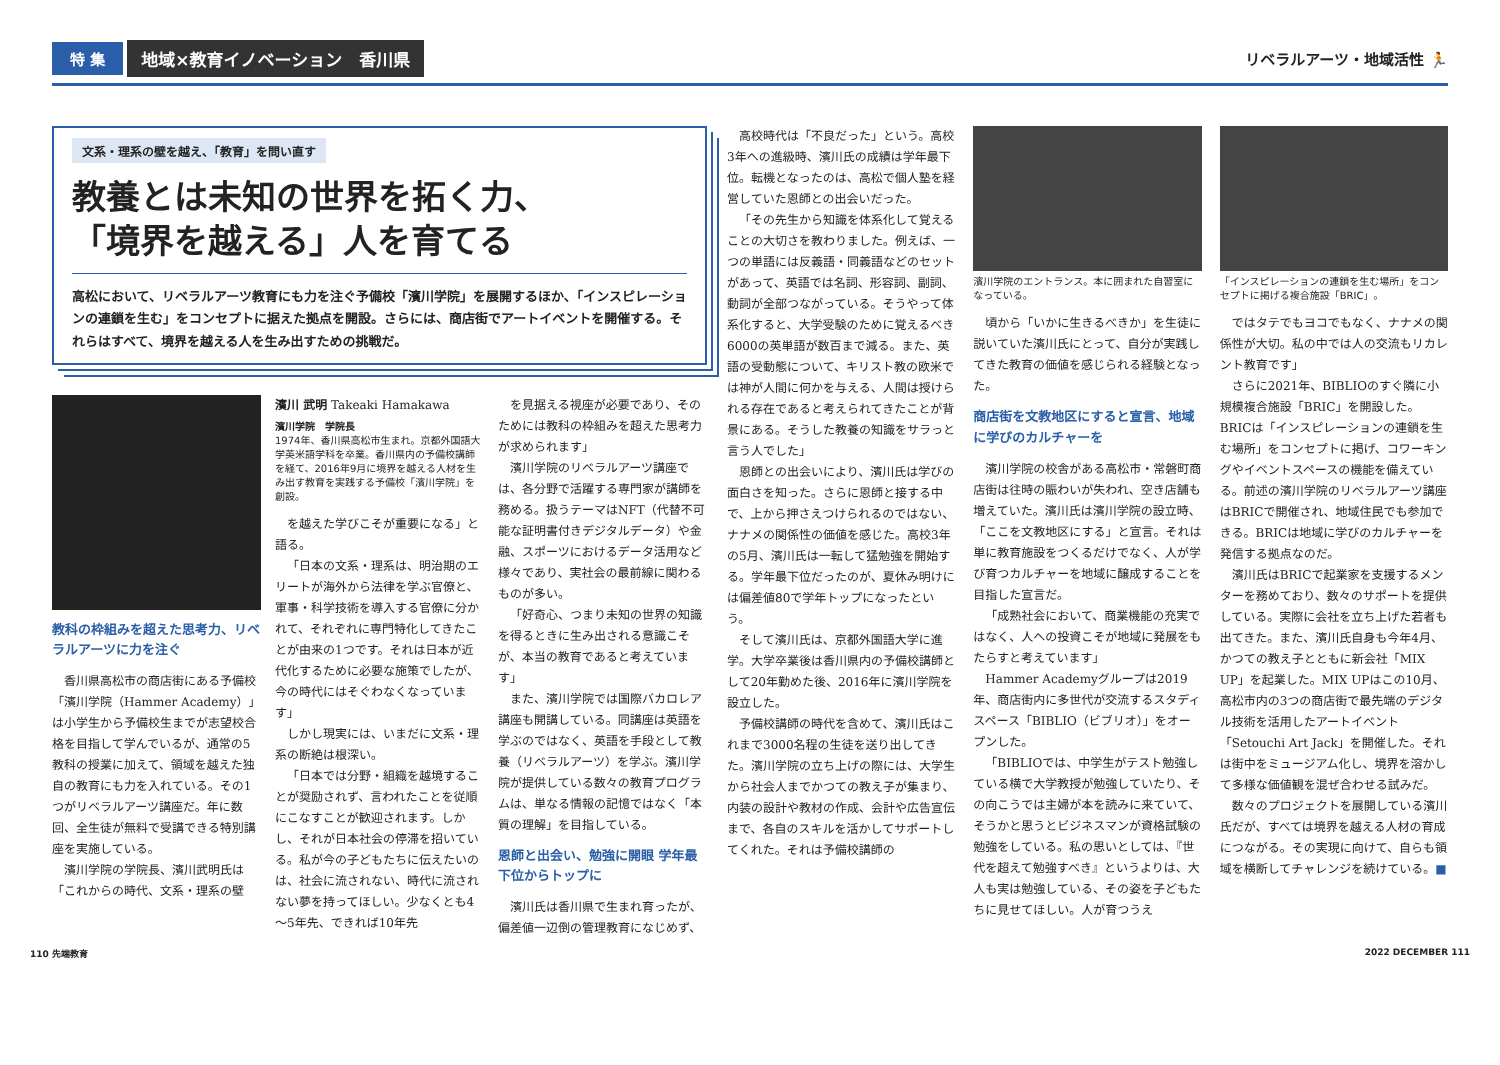特 集 地域×教育イノベーション　香川県 リベラルアーツ・地域活性 🏃
文系・理系の壁を越え、「教育」を問い直す
教養とは未知の世界を拓く力、
「境界を越える」人を育てる
高松において、リベラルアーツ教育にも力を注ぐ予備校「濱川学院」を展開するほか、「インスピレーションの連鎖を生む」をコンセプトに据えた拠点を開設。さらには、商店街でアートイベントを開催する。それらはすべて、境界を越える人を生み出すための挑戦だ。
教科の枠組みを超えた思考力、リベラルアーツに力を注ぐ
香川県高松市の商店街にある予備校「濱川学院（Hammer Academy）」は小学生から予備校生までが志望校合格を目指して学んでいるが、通常の5教科の授業に加えて、領域を越えた独自の教育にも力を入れている。その1つがリベラルアーツ講座だ。年に数回、全生徒が無料で受講できる特別講座を実施している。
濱川学院の学院長、濱川武明氏は「これからの時代、文系・理系の壁
濱川 武明 Takeaki Hamakawa
濱川学院　学院長
1974年、香川県高松市生まれ。京都外国語大学英米語学科を卒業。香川県内の予備校講師を経て、2016年9月に境界を越える人材を生み出す教育を実践する予備校「濱川学院」を創設。
を越えた学びこそが重要になる」と語る。
「日本の文系・理系は、明治期のエリートが海外から法律を学ぶ官僚と、軍事・科学技術を導入する官僚に分かれて、それぞれに専門特化してきたことが由来の1つです。それは日本が近代化するために必要な施策でしたが、今の時代にはそぐわなくなっています」
しかし現実には、いまだに文系・理系の断絶は根深い。
「日本では分野・組織を越境することが奨励されず、言われたことを従順にこなすことが歓迎されます。しかし、それが日本社会の停滞を招いている。私が今の子どもたちに伝えたいのは、社会に流されない、時代に流されない夢を持ってほしい。少なくとも4～5年先、できれば10年先
を見据える視座が必要であり、そのためには教科の枠組みを超えた思考力が求められます」
濱川学院のリベラルアーツ講座では、各分野で活躍する専門家が講師を務める。扱うテーマはNFT（代替不可能な証明書付きデジタルデータ）や金融、スポーツにおけるデータ活用など様々であり、実社会の最前線に関わるものが多い。
「好奇心、つまり未知の世界の知識を得るときに生み出される意識こそが、本当の教育であると考えています」
また、濱川学院では国際バカロレア講座も開講している。同講座は英語を学ぶのではなく、英語を手段として教養（リベラルアーツ）を学ぶ。濱川学院が提供している数々の教育プログラムは、単なる情報の記憶ではなく「本質の理解」を目指している。
恩師と出会い、勉強に開眼 学年最下位からトップに
濱川氏は香川県で生まれ育ったが、偏差値一辺倒の管理教育になじめず、
高校時代は「不良だった」という。高校3年への進級時、濱川氏の成績は学年最下位。転機となったのは、高松で個人塾を経営していた恩師との出会いだった。
「その先生から知識を体系化して覚えることの大切さを教わりました。例えば、一つの単語には反義語・同義語などのセットがあって、英語では名詞、形容詞、副詞、動詞が全部つながっている。そうやって体系化すると、大学受験のために覚えるべき6000の英単語が数百まで減る。また、英語の受動態について、キリスト教の欧米では神が人間に何かを与える、人間は授けられる存在であると考えられてきたことが背景にある。そうした教養の知識をサラっと言う人でした」
恩師との出会いにより、濱川氏は学びの面白さを知った。さらに恩師と接する中で、上から押さえつけられるのではない、ナナメの関係性の価値を感じた。高校3年の5月、濱川氏は一転して猛勉強を開始する。学年最下位だったのが、夏休み明けには偏差値80で学年トップになったという。
そして濱川氏は、京都外国語大学に進学。大学卒業後は香川県内の予備校講師として20年勤めた後、2016年に濱川学院を設立した。
予備校講師の時代を含めて、濱川氏はこれまで3000名程の生徒を送り出してきた。濱川学院の立ち上げの際には、大学生から社会人までかつての教え子が集まり、内装の設計や教材の作成、会計や広告宣伝まで、各自のスキルを活かしてサポートしてくれた。それは予備校講師の
濱川学院のエントランス。本に囲まれた自習室になっている。
頃から「いかに生きるべきか」を生徒に説いていた濱川氏にとって、自分が実践してきた教育の価値を感じられる経験となった。
商店街を文教地区にすると宣言、地域に学びのカルチャーを
濱川学院の校舎がある高松市・常磐町商店街は往時の賑わいが失われ、空き店舗も増えていた。濱川氏は濱川学院の設立時、「ここを文教地区にする」と宣言。それは単に教育施設をつくるだけでなく、人が学び育つカルチャーを地域に醸成することを目指した宣言だ。
「成熟社会において、商業機能の充実ではなく、人への投資こそが地域に発展をもたらすと考えています」
Hammer Academyグループは2019年、商店街内に多世代が交流するスタディスペース「BIBLIO（ビブリオ）」をオープンした。
「BIBLIOでは、中学生がテスト勉強している横で大学教授が勉強していたり、その向こうでは主婦が本を読みに来ていて、そうかと思うとビジネスマンが資格試験の勉強をしている。私の思いとしては、『世代を超えて勉強すべき』というよりは、大人も実は勉強している、その姿を子どもたちに見せてほしい。人が育つうえ
「インスピレーションの連鎖を生む場所」をコンセプトに掲げる複合施設「BRIC」。
ではタテでもヨコでもなく、ナナメの関係性が大切。私の中では人の交流もリカレント教育です」
さらに2021年、BIBLIOのすぐ隣に小規模複合施設「BRIC」を開設した。BRICは「インスピレーションの連鎖を生む場所」をコンセプトに掲げ、コワーキングやイベントスペースの機能を備えている。前述の濱川学院のリベラルアーツ講座はBRICで開催され、地域住民でも参加できる。BRICは地域に学びのカルチャーを発信する拠点なのだ。
濱川氏はBRICで起業家を支援するメンターを務めており、数々のサポートを提供している。実際に会社を立ち上げた若者も出てきた。また、濱川氏自身も今年4月、かつての教え子とともに新会社「MIX UP」を起業した。MIX UPはこの10月、高松市内の3つの商店街で最先端のデジタル技術を活用したアートイベント「Setouchi Art Jack」を開催した。それは街中をミュージアム化し、境界を溶かして多様な価値観を混ぜ合わせる試みだ。
数々のプロジェクトを展開している濱川氏だが、すべては境界を越える人材の育成につながる。その実現に向けて、自らも領域を横断してチャレンジを続けている。■
110 先端教育 2022 DECEMBER 111